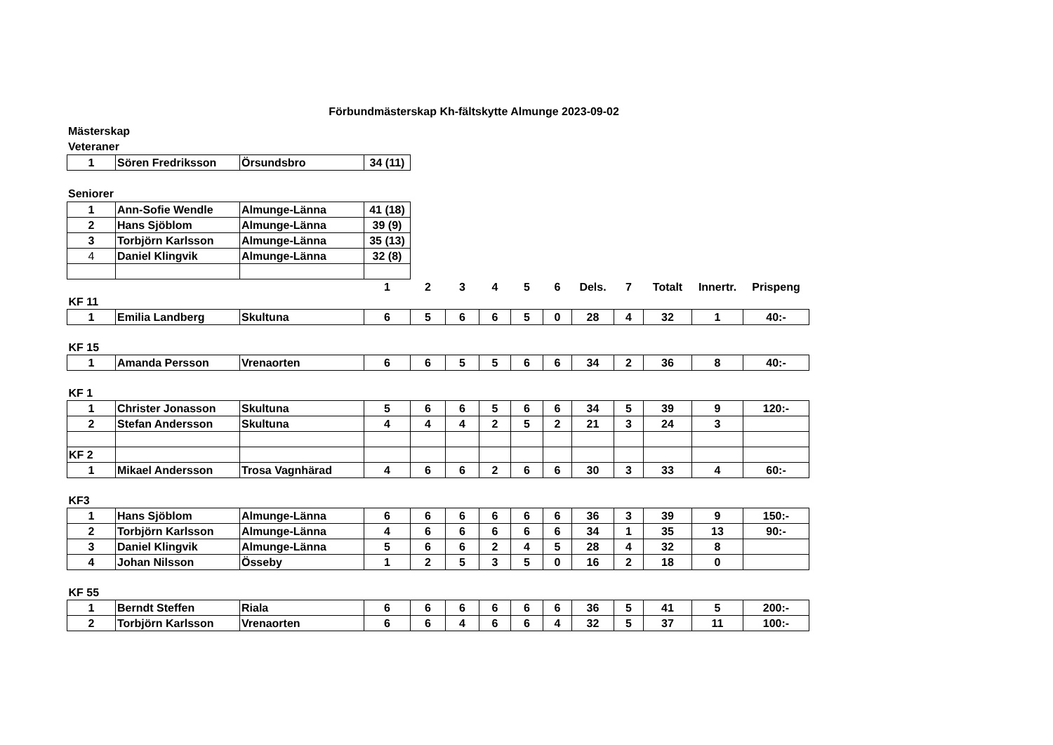Förbundmästerskap Kh-fältskytte Almunge 2023-09-02
Mästerskap
Veteraner
| 1 | Sören Fredriksson | Örsundsbro | 34 (11) |
Seniorer
| 1 | Ann-Sofie Wendle | Almunge-Länna | 41 (18) |
| 2 | Hans Sjöblom | Almunge-Länna | 39 (9) |
| 3 | Torbjörn Karlsson | Almunge-Länna | 35 (13) |
| 4 | Daniel Klingvik | Almunge-Länna | 32 (8) |
| | | | 1 | 2 | 3 | 4 | 5 | 6 | Dels. | 7 | Totalt | Innertr. | Prispeng |
| --- | --- | --- | --- | --- | --- | --- | --- | --- | --- | --- | --- | --- | --- |
| KF 11 | | | | | | | | | | | | | |
| 1 | Emilia Landberg | Skultuna | 6 | 5 | 6 | 6 | 5 | 0 | 28 | 4 | 32 | 1 | 40:- |
| KF 15 | | | | | | | | | | | | | |
| 1 | Amanda Persson | Vrenaorten | 6 | 6 | 5 | 5 | 6 | 6 | 34 | 2 | 36 | 8 | 40:- |
| KF 1 | | | | | | | | | | | | | |
| 1 | Christer Jonasson | Skultuna | 5 | 6 | 6 | 5 | 6 | 6 | 34 | 5 | 39 | 9 | 120:- |
| 2 | Stefan Andersson | Skultuna | 4 | 4 | 4 | 2 | 5 | 2 | 21 | 3 | 24 | 3 | |
| KF 2 | | | | | | | | | | | | | |
| 1 | Mikael Andersson | Trosa Vagnhärad | 4 | 6 | 6 | 2 | 6 | 6 | 30 | 3 | 33 | 4 | 60:- |
| KF3 | | | | | | | | | | | | | |
| 1 | Hans Sjöblom | Almunge-Länna | 6 | 6 | 6 | 6 | 6 | 6 | 36 | 3 | 39 | 9 | 150:- |
| 2 | Torbjörn Karlsson | Almunge-Länna | 4 | 6 | 6 | 6 | 6 | 6 | 34 | 1 | 35 | 13 | 90:- |
| 3 | Daniel Klingvik | Almunge-Länna | 5 | 6 | 6 | 2 | 4 | 5 | 28 | 4 | 32 | 8 | |
| 4 | Johan Nilsson | Össeby | 1 | 2 | 5 | 3 | 5 | 0 | 16 | 2 | 18 | 0 | |
| KF 55 | | | | | | | | | | | | | |
| 1 | Berndt Steffen | Riala | 6 | 6 | 6 | 6 | 6 | 6 | 36 | 5 | 41 | 5 | 200:- |
| 2 | Torbjörn Karlsson | Vrenaorten | 6 | 6 | 4 | 6 | 6 | 4 | 32 | 5 | 37 | 11 | 100:- |